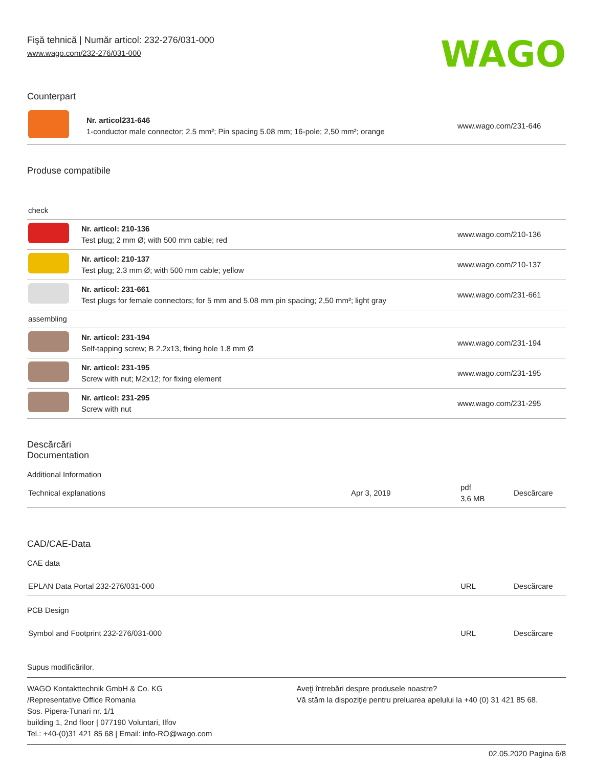Fişă tehnică | Număr articol: 232-276/031-000
www.wago.com/232-276/031-000
WAGO
Counterpart
| | Nr. articol231-646 1-conductor male connector; 2.5 mm²; Pin spacing 5.08 mm; 16-pole; 2,50 mm²; orange | www.wago.com/231-646 |
Produse compatibile
| check | | |
| | Nr. articol: 210-136 Test plug; 2 mm Ø; with 500 mm cable; red | www.wago.com/210-136 |
| | Nr. articol: 210-137 Test plug; 2.3 mm Ø; with 500 mm cable; yellow | www.wago.com/210-137 |
| | Nr. articol: 231-661 Test plugs for female connectors; for 5 mm and 5.08 mm pin spacing; 2,50 mm²; light gray | www.wago.com/231-661 |
| assembling | | |
| | Nr. articol: 231-194 Self-tapping screw; B 2.2x13, fixing hole 1.8 mm Ø | www.wago.com/231-194 |
| | Nr. articol: 231-195 Screw with nut; M2x12; for fixing element | www.wago.com/231-195 |
| | Nr. articol: 231-295 Screw with nut | www.wago.com/231-295 |
Descărcări
Documentation
Additional Information
| Technical explanations | Apr 3, 2019 | pdf 3,6 MB | Descărcare |
CAD/CAE-Data
CAE data
| EPLAN Data Portal 232-276/031-000 | URL | Descărcare |
PCB Design
| Symbol and Footprint 232-276/031-000 | URL | Descărcare |
Supus modificărilor.
WAGO Kontakttechnik GmbH & Co. KG
/Representative Office Romania
Sos. Pipera-Tunari nr. 1/1
building 1, 2nd floor | 077190 Voluntari, Ilfov
Tel.: +40-(0)31 421 85 68 | Email: info-RO@wago.com
Aveţi întrebări despre produsele noastre?
Vă stăm la dispoziţie pentru preluarea apelului la +40 (0) 31 421 85 68.
02.05.2020 Pagina 6/8